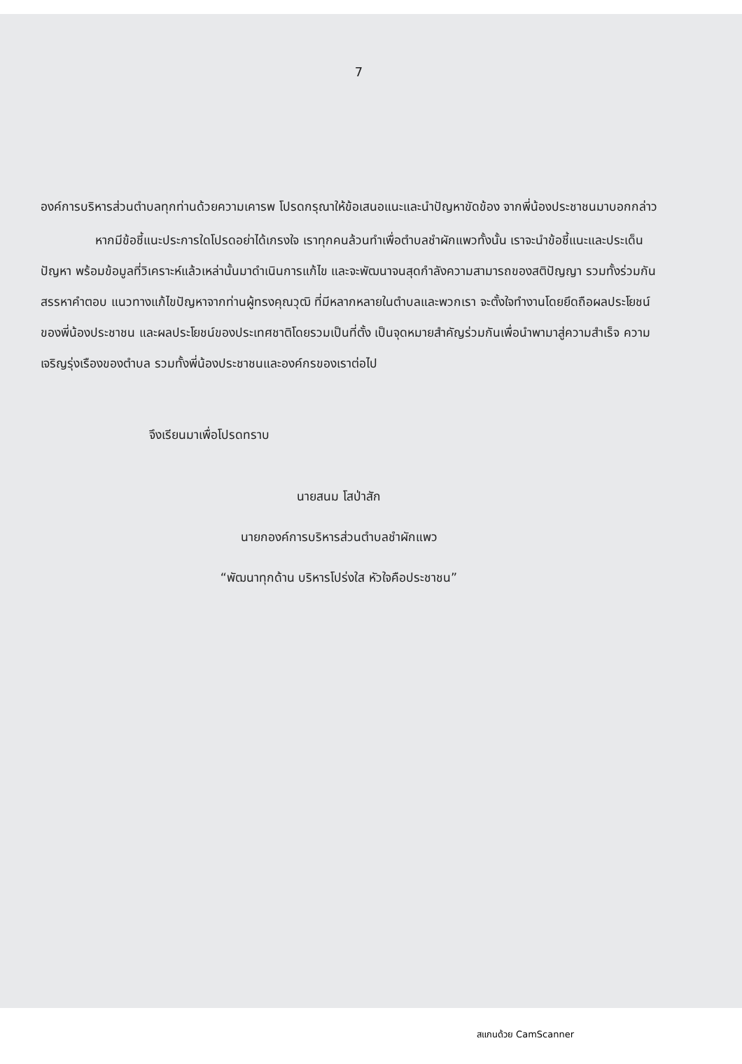7
องค์การบริหารส่วนตำบลทุกท่านด้วยความเคารพ โปรดกรุณาให้ข้อเสนอแนะและนำปัญหาขัดข้อง จากพี่น้องประชาชนมาบอกกล่าว
หากมีข้อชี้แนะประการใดโปรดอย่าได้เกรงใจ เราทุกคนล้วนทำเพื่อตำบลชำผักแพวทั้งนั้น เราจะนำข้อชี้แนะและประเด็นปัญหา พร้อมข้อมูลที่วิเคราะห์แล้วเหล่านั้นมาดำเนินการแก้ไข และจะพัฒนาจนสุดกำลังความสามารถของสติปัญญา รวมทั้งร่วมกันสรรหาคำตอบ แนวทางแก้ไขปัญหาจากท่านผู้ทรงคุณวุฒิ ที่มีหลากหลายในตำบลและพวกเรา จะตั้งใจทำงานโดยยึดถือผลประโยชน์ของพี่น้องประชาชน และผลประโยชน์ของประเทศชาติโดยรวมเป็นที่ตั้ง เป็นจุดหมายสำคัญร่วมกันเพื่อนำพามาสู่ความสำเร็จ ความเจริญรุ่งเรืองของตำบล รวมทั้งพี่น้องประชาชนและองค์กรของเราต่อไป
จึงเรียนมาเพื่อโปรดทราบ
นายสนม โสป่าสัก
นายกองค์การบริหารส่วนตำบลชำผักแพว
“พัฒนาทุกด้าน บริหารโปร่งใส หัวใจคือประชาชน”
สแกนด้วย CamScanner